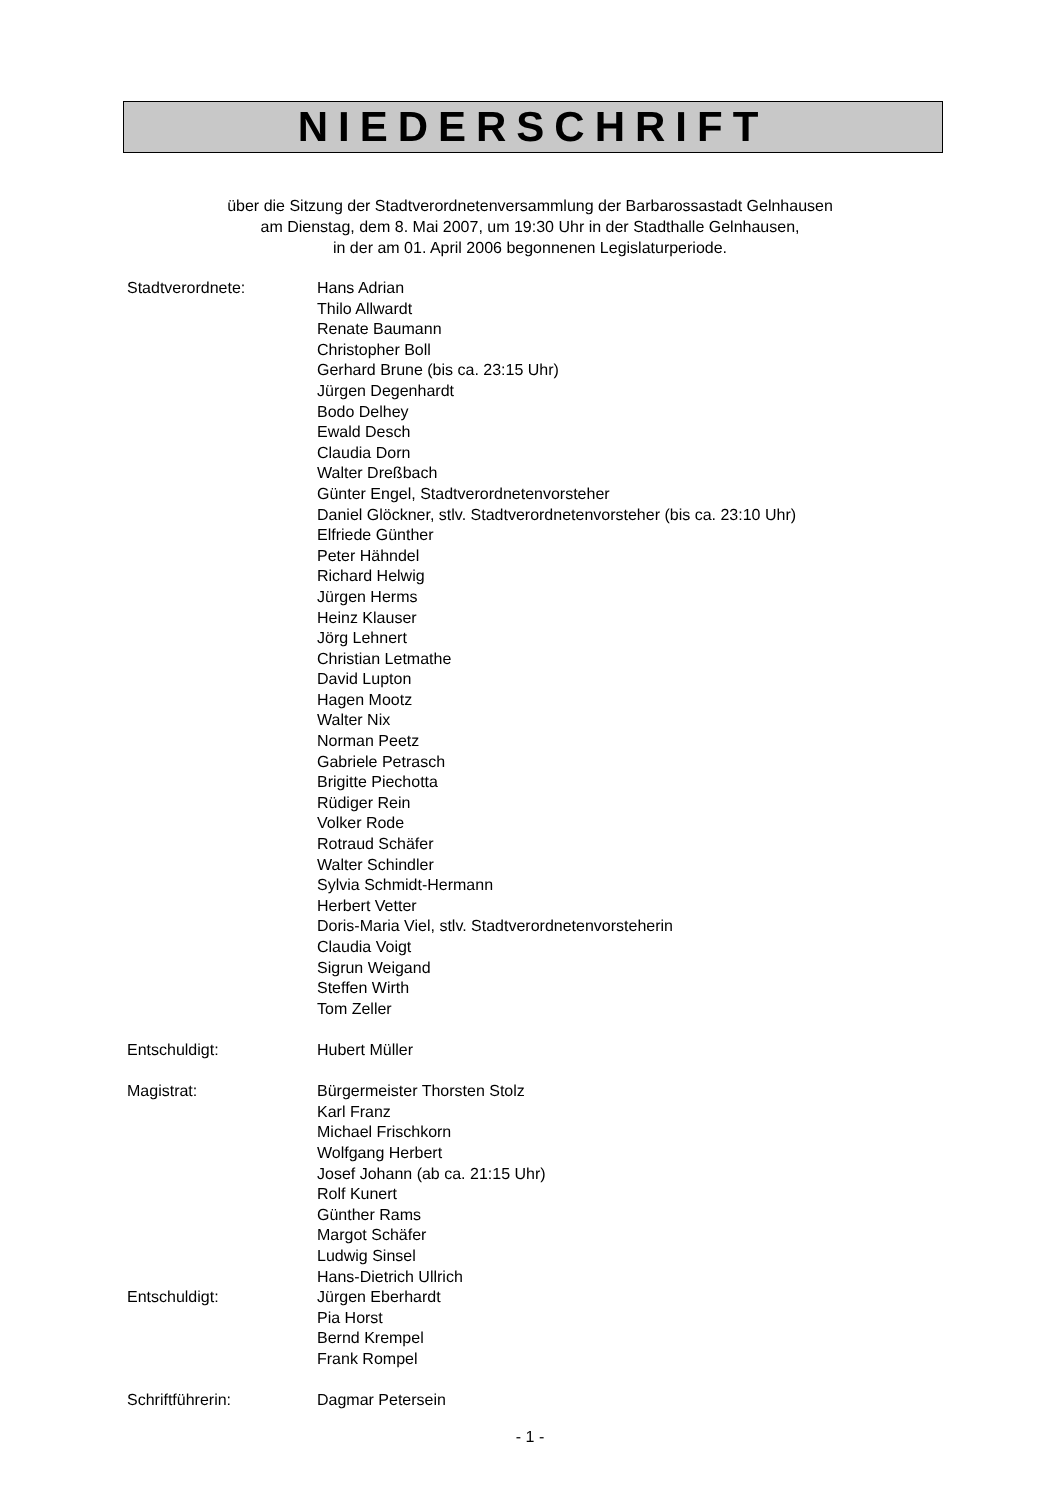NIEDERSCHRIFT
über die Sitzung der Stadtverordnetenversammlung der Barbarossastadt Gelnhausen
am Dienstag, dem 8. Mai 2007, um 19:30 Uhr in der Stadthalle Gelnhausen,
in der am 01. April 2006 begonnenen Legislaturperiode.
Stadtverordnete: Hans Adrian
Thilo Allwardt
Renate Baumann
Christopher Boll
Gerhard Brune (bis ca. 23:15 Uhr)
Jürgen Degenhardt
Bodo Delhey
Ewald Desch
Claudia Dorn
Walter Dreßbach
Günter Engel, Stadtverordnetenvorsteher
Daniel Glöckner, stlv. Stadtverordnetenvorsteher (bis ca. 23:10 Uhr)
Elfriede Günther
Peter Hähndel
Richard Helwig
Jürgen Herms
Heinz Klauser
Jörg Lehnert
Christian Letmathe
David Lupton
Hagen Mootz
Walter Nix
Norman Peetz
Gabriele Petrasch
Brigitte Piechotta
Rüdiger Rein
Volker Rode
Rotraud Schäfer
Walter Schindler
Sylvia Schmidt-Hermann
Herbert Vetter
Doris-Maria Viel, stlv. Stadtverordnetenvorsteherin
Claudia Voigt
Sigrun Weigand
Steffen Wirth
Tom Zeller
Entschuldigt: Hubert Müller
Magistrat: Bürgermeister Thorsten Stolz
Karl Franz
Michael Frischkorn
Wolfgang Herbert
Josef Johann (ab ca. 21:15 Uhr)
Rolf Kunert
Günther Rams
Margot Schäfer
Ludwig Sinsel
Hans-Dietrich Ullrich
Entschuldigt: Jürgen Eberhardt
Pia Horst
Bernd Krempel
Frank Rompel
Schriftführerin: Dagmar Petersein
- 1 -